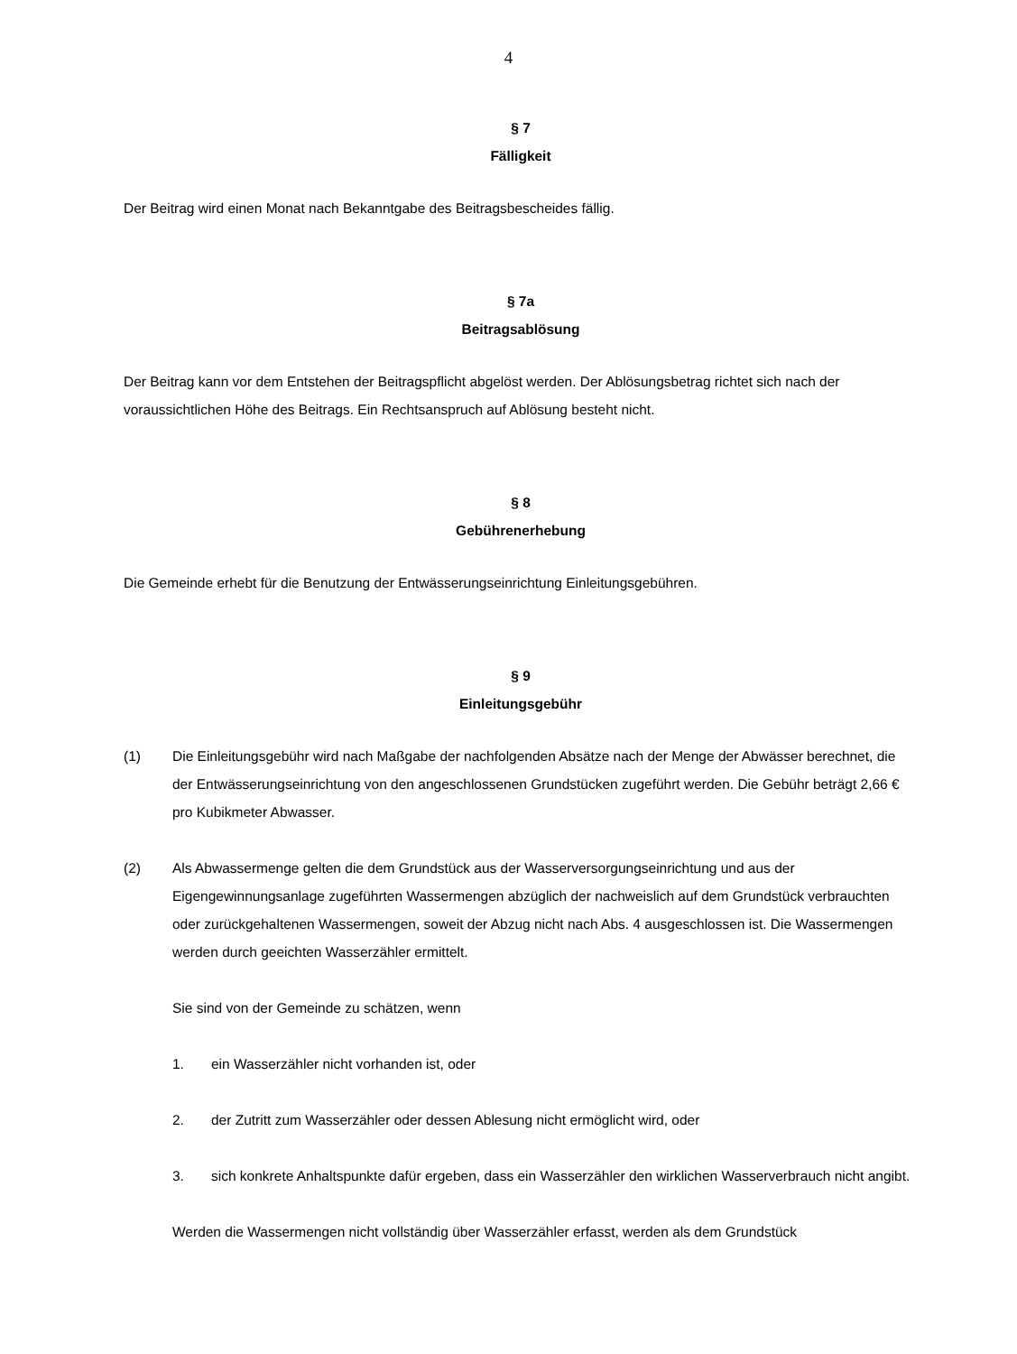4
§ 7
Fälligkeit
Der Beitrag wird einen Monat nach Bekanntgabe des Beitragsbescheides fällig.
§ 7a
Beitragsablösung
Der Beitrag kann vor dem Entstehen der Beitragspflicht abgelöst werden. Der Ablösungsbetrag richtet sich nach der voraussichtlichen Höhe des Beitrags. Ein Rechtsanspruch auf Ablösung besteht nicht.
§ 8
Gebührenerhebung
Die Gemeinde erhebt für die Benutzung der Entwässerungseinrichtung Einleitungsgebühren.
§ 9
Einleitungsgebühr
(1) Die Einleitungsgebühr wird nach Maßgabe der nachfolgenden Absätze nach der Menge der Abwässer berechnet, die der Entwässerungseinrichtung von den angeschlossenen Grundstücken zugeführt werden. Die Gebühr beträgt 2,66 € pro Kubikmeter Abwasser.
(2) Als Abwassermenge gelten die dem Grundstück aus der Wasserversorgungseinrichtung und aus der Eigengewinnungsanlage zugeführten Wassermengen abzüglich der nachweislich auf dem Grundstück verbrauchten oder zurückgehaltenen Wassermengen, soweit der Abzug nicht nach Abs. 4 ausgeschlossen ist. Die Wassermengen werden durch geeichten Wasserzähler ermittelt.
Sie sind von der Gemeinde zu schätzen, wenn
1. ein Wasserzähler nicht vorhanden ist, oder
2. der Zutritt zum Wasserzähler oder dessen Ablesung nicht ermöglicht wird, oder
3. sich konkrete Anhaltspunkte dafür ergeben, dass ein Wasserzähler den wirklichen Wasserverbrauch nicht angibt.
Werden die Wassermengen nicht vollständig über Wasserzähler erfasst, werden als dem Grundstück